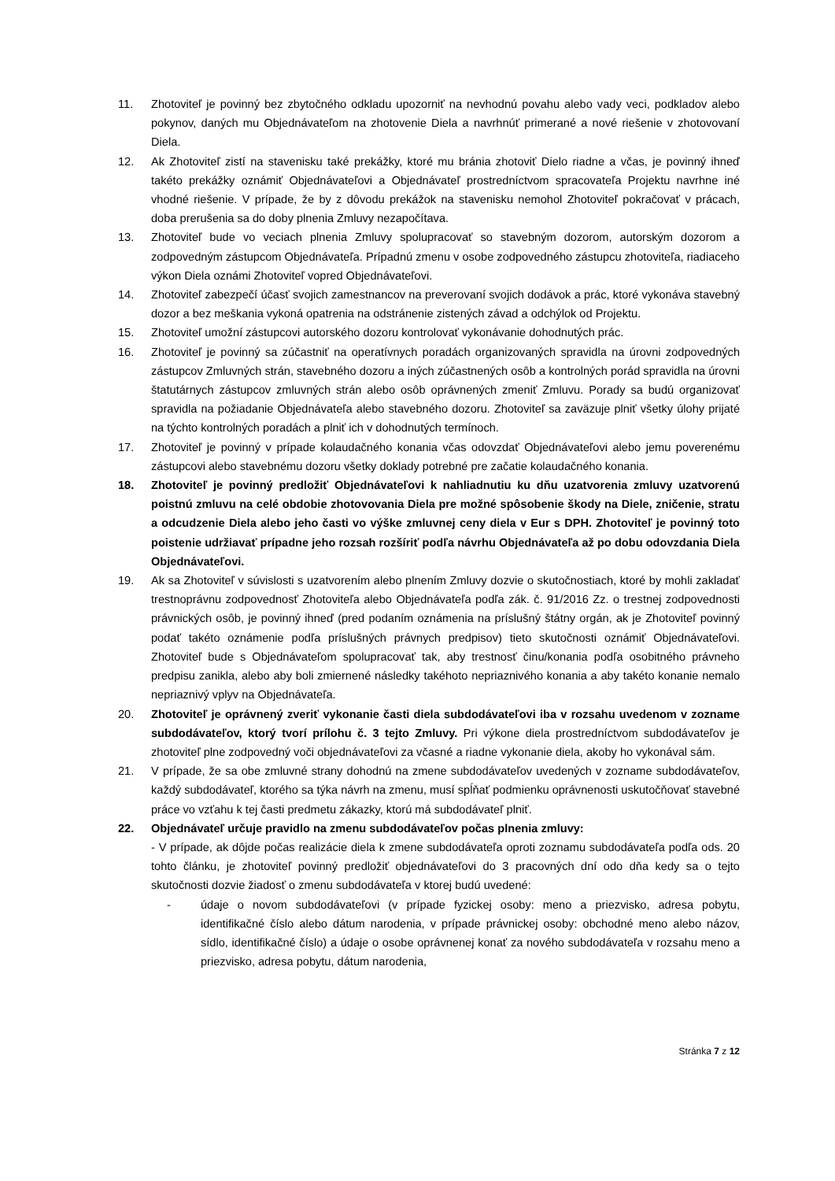11. Zhotoviteľ je povinný bez zbytočného odkladu upozorniť na nevhodnú povahu alebo vady veci, podkladov alebo pokynov, daných mu Objednávateľom na zhotovenie Diela a navrhnúť primerané a nové riešenie v zhotovovaní Diela.
12. Ak Zhotoviteľ zistí na stavenisku také prekážky, ktoré mu bránia zhotoviť Dielo riadne a včas, je povinný ihneď takéto prekážky oznámiť Objednávateľovi a Objednávateľ prostredníctvom spracovateľa Projektu navrhne iné vhodné riešenie. V prípade, že by z dôvodu prekážok na stavenisku nemohol Zhotoviteľ pokračovať v prácach, doba prerušenia sa do doby plnenia Zmluvy nezapočítava.
13. Zhotoviteľ bude vo veciach plnenia Zmluvy spolupracovať so stavebným dozorom, autorským dozorom a zodpovedným zástupcom Objednávateľa. Prípadnú zmenu v osobe zodpovedného zástupcu zhotoviteľa, riadiaceho výkon Diela oznámi Zhotoviteľ vopred Objednávateľovi.
14. Zhotoviteľ zabezpečí účasť svojich zamestnancov na preverovaní svojich dodávok a prác, ktoré vykonáva stavebný dozor a bez meškania vykoná opatrenia na odstránenie zistených závad a odchýlok od Projektu.
15. Zhotoviteľ umožní zástupcovi autorského dozoru kontrolovať vykonávanie dohodnutých prác.
16. Zhotoviteľ je povinný sa zúčastniť na operatívnych poradách organizovaných spravidla na úrovni zodpovedných zástupcov Zmluvných strán, stavebného dozoru a iných zúčastnených osôb a kontrolných porád spravidla na úrovni štatutárnych zástupcov zmluvných strán alebo osôb oprávnených zmeniť Zmluvu. Porady sa budú organizovať spravidla na požiadanie Objednávateľa alebo stavebného dozoru. Zhotoviteľ sa zaväzuje plniť všetky úlohy prijaté na týchto kontrolných poradách a plniť ich v dohodnutých termínoch.
17. Zhotoviteľ je povinný v prípade kolaudačného konania včas odovzdať Objednávateľovi alebo jemu poverenému zástupcovi alebo stavebnému dozoru všetky doklady potrebné pre začatie kolaudačného konania.
18. Zhotoviteľ je povinný predložiť Objednávateľovi k nahliadnutiu ku dňu uzatvorenia zmluvy uzatvorenú poistnú zmluvu na celé obdobie zhotovovania Diela pre možné spôsobenie škody na Diele, zničenie, stratu a odcudzenie Diela alebo jeho časti vo výške zmluvnej ceny diela v Eur s DPH. Zhotoviteľ je povinný toto poistenie udržiavať prípadne jeho rozsah rozšíriť podľa návrhu Objednávateľa až po dobu odovzdania Diela Objednávateľovi.
19. Ak sa Zhotoviteľ v súvislosti s uzatvorením alebo plnením Zmluvy dozvie o skutočnostiach, ktoré by mohli zakladať trestnoprávnu zodpovednosť Zhotoviteľa alebo Objednávateľa podľa zák. č. 91/2016 Zz. o trestnej zodpovednosti právnických osôb, je povinný ihneď (pred podaním oznámenia na príslušný štátny orgán, ak je Zhotoviteľ povinný podať takéto oznámenie podľa príslušných právnych predpisov) tieto skutočnosti oznámiť Objednávateľovi. Zhotoviteľ bude s Objednávateľom spolupracovať tak, aby trestnosť činu/konania podľa osobitného právneho predpisu zanikla, alebo aby boli zmiernené následky takéhoto nepriaznivého konania a aby takéto konanie nemalo nepriaznivý vplyv na Objednávateľa.
20. Zhotoviteľ je oprávnený zveriť vykonanie časti diela subdodávateľovi iba v rozsahu uvedenom v zozname subdodávateľov, ktorý tvorí prílohu č. 3 tejto Zmluvy. Pri výkone diela prostredníctvom subdodávateľov je zhotoviteľ plne zodpovedný voči objednávateľovi za včasné a riadne vykonanie diela, akoby ho vykonával sám.
21. V prípade, že sa obe zmluvné strany dohodnú na zmene subdodávateľov uvedených v zozname subdodávateľov, každý subdodávateľ, ktorého sa týka návrh na zmenu, musí spĺňať podmienku oprávnenosti uskutočňovať stavebné práce vo vzťahu k tej časti predmetu zákazky, ktorú má subdodávateľ plniť.
22. Objednávateľ určuje pravidlo na zmenu subdodávateľov počas plnenia zmluvy:
- V prípade, ak dôjde počas realizácie diela k zmene subdodávateľa oproti zoznamu subdodávateľa podľa ods. 20 tohto článku, je zhotoviteľ povinný predložiť objednávateľovi do 3 pracovných dní odo dňa kedy sa o tejto skutočnosti dozvie žiadosť o zmenu subdodávateľa v ktorej budú uvedené:
- údaje o novom subdodávateľovi (v prípade fyzickej osoby: meno a priezvisko, adresa pobytu, identifikačné číslo alebo dátum narodenia, v prípade právnickej osoby: obchodné meno alebo názov, sídlo, identifikačné číslo) a údaje o osobe oprávnenej konať za nového subdodávateľa v rozsahu meno a priezvisko, adresa pobytu, dátum narodenia,
Stránka 7 z 12